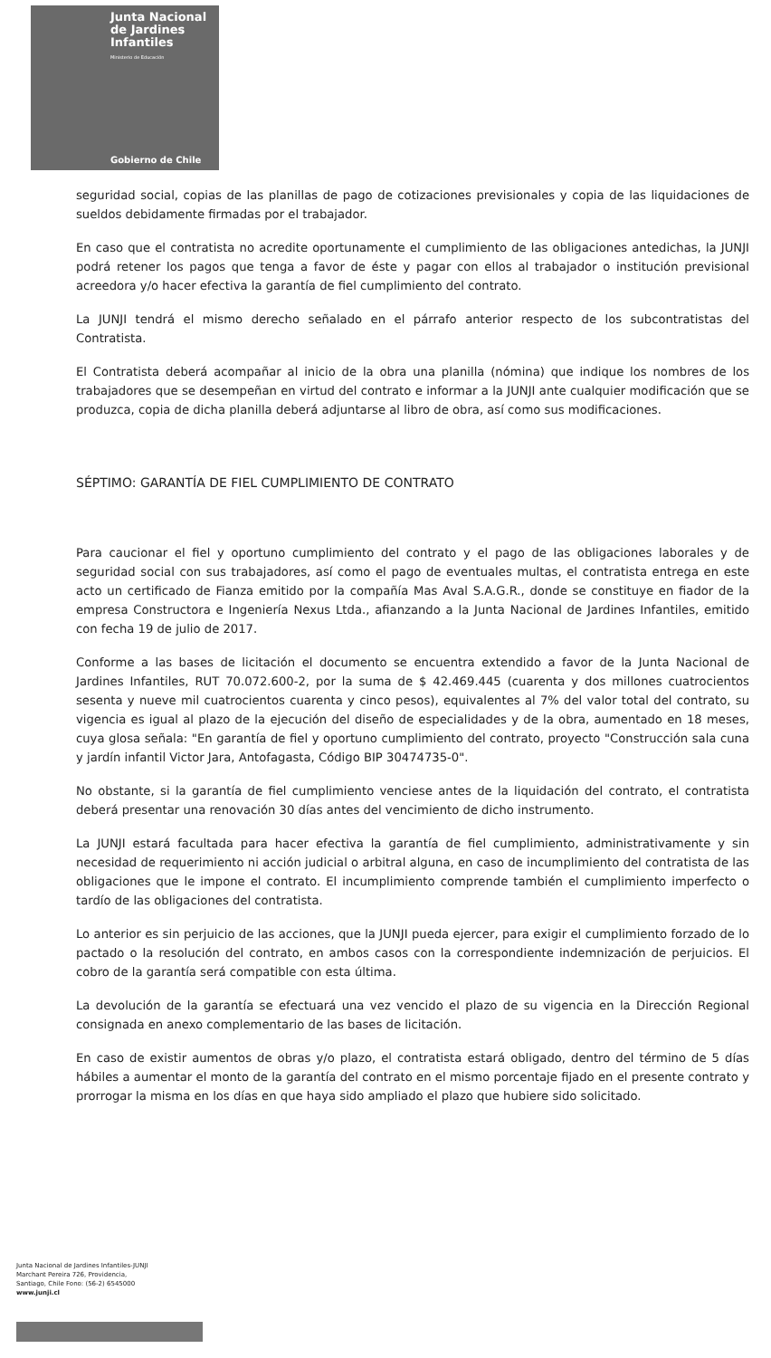Junta Nacional
de Jardines
Infantiles
Ministerio de Educación
Gobierno de Chile
seguridad social, copias de las planillas de pago de cotizaciones previsionales y copia de las liquidaciones de sueldos debidamente firmadas por el trabajador.
En caso que el contratista no acredite oportunamente el cumplimiento de las obligaciones antedichas, la JUNJI podrá retener los pagos que tenga a favor de éste y pagar con ellos al trabajador o institución previsional acreedora y/o hacer efectiva la garantía de fiel cumplimiento del contrato.
La JUNJI tendrá el mismo derecho señalado en el párrafo anterior respecto de los subcontratistas del Contratista.
El Contratista deberá acompañar al inicio de la obra una planilla (nómina) que indique los nombres de los trabajadores que se desempeñan en virtud del contrato e informar a la JUNJI ante cualquier modificación que se produzca, copia de dicha planilla deberá adjuntarse al libro de obra, así como sus modificaciones.
SÉPTIMO: GARANTÍA DE FIEL CUMPLIMIENTO DE CONTRATO
Para caucionar el fiel y oportuno cumplimiento del contrato y el pago de las obligaciones laborales y de seguridad social con sus trabajadores, así como el pago de eventuales multas, el contratista entrega en este acto un certificado de Fianza emitido por la compañía Mas Aval S.A.G.R., donde se constituye en fiador de la empresa Constructora e Ingeniería Nexus Ltda., afianzando a la Junta Nacional de Jardines Infantiles, emitido con fecha 19 de julio de 2017.
Conforme a las bases de licitación el documento se encuentra extendido a favor de la Junta Nacional de Jardines Infantiles, RUT 70.072.600-2, por la suma de $ 42.469.445 (cuarenta y dos millones cuatrocientos sesenta y nueve mil cuatrocientos cuarenta y cinco pesos), equivalentes al 7% del valor total del contrato, su vigencia es igual al plazo de la ejecución del diseño de especialidades y de la obra, aumentado en 18 meses, cuya glosa señala: "En garantía de fiel y oportuno cumplimiento del contrato, proyecto "Construcción sala cuna y jardín infantil Victor Jara, Antofagasta, Código BIP 30474735-0".
No obstante, si la garantía de fiel cumplimiento venciese antes de la liquidación del contrato, el contratista deberá presentar una renovación 30 días antes del vencimiento de dicho instrumento.
La JUNJI estará facultada para hacer efectiva la garantía de fiel cumplimiento, administrativamente y sin necesidad de requerimiento ni acción judicial o arbitral alguna, en caso de incumplimiento del contratista de las obligaciones que le impone el contrato. El incumplimiento comprende también el cumplimiento imperfecto o tardío de las obligaciones del contratista.
Lo anterior es sin perjuicio de las acciones, que la JUNJI pueda ejercer, para exigir el cumplimiento forzado de lo pactado o la resolución del contrato, en ambos casos con la correspondiente indemnización de perjuicios. El cobro de la garantía será compatible con esta última.
La devolución de la garantía se efectuará una vez vencido el plazo de su vigencia en la Dirección Regional consignada en anexo complementario de las bases de licitación.
En caso de existir aumentos de obras y/o plazo, el contratista estará obligado, dentro del término de 5 días hábiles a aumentar el monto de la garantía del contrato en el mismo porcentaje fijado en el presente contrato y prorrogar la misma en los días en que haya sido ampliado el plazo que hubiere sido solicitado.
Junta Nacional de Jardines Infantiles-JUNJI
Marchant Pereira 726, Providencia,
Santiago, Chile Fono: (56-2) 6545000
www.junji.cl